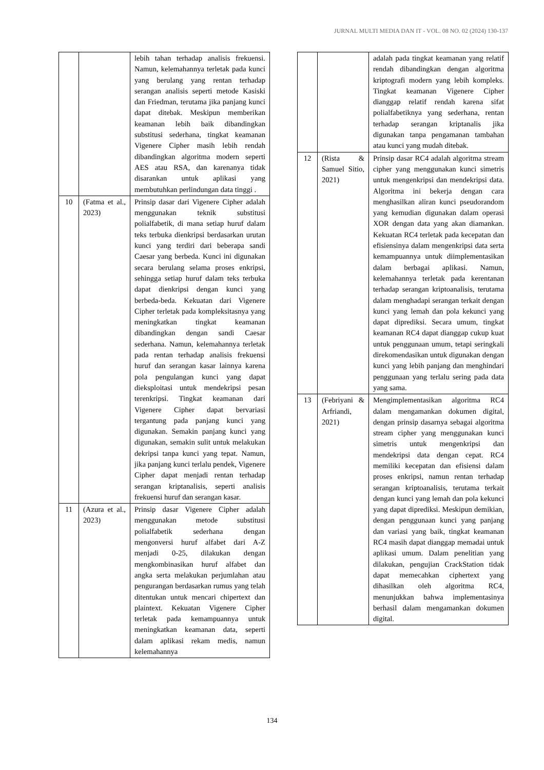JURNAL MULTI MEDIA DAN IT - VOL. 08 NO. 02 (2024) 130-137
| | | lebih tahan terhadap analisis frekuensi. Namun, kelemahannya terletak pada kunci yang berulang yang rentan terhadap serangan analisis seperti metode Kasiski dan Friedman, terutama jika panjang kunci dapat ditebak. Meskipun memberikan keamanan lebih baik dibandingkan substitusi sederhana, tingkat keamanan Vigenere Cipher masih lebih rendah dibandingkan algoritma modern seperti AES atau RSA, dan karenanya tidak disarankan untuk aplikasi yang membutuhkan perlindungan data tinggi . |
| 10 | (Fatma et al., 2023) | Prinsip dasar dari Vigenere Cipher adalah menggunakan teknik substitusi polialfabetik, di mana setiap huruf dalam teks terbuka dienkripsi berdasarkan urutan kunci yang terdiri dari beberapa sandi Caesar yang berbeda. Kunci ini digunakan secara berulang selama proses enkripsi, sehingga setiap huruf dalam teks terbuka dapat dienkripsi dengan kunci yang berbeda-beda. Kekuatan dari Vigenere Cipher terletak pada kompleksitasnya yang meningkatkan tingkat keamanan dibandingkan dengan sandi Caesar sederhana. Namun, kelemahannya terletak pada rentan terhadap analisis frekuensi huruf dan serangan kasar lainnya karena pola pengulangan kunci yang dapat dieksploitasi untuk mendekripsi pesan terenkripsi. Tingkat keamanan dari Vigenere Cipher dapat bervariasi tergantung pada panjang kunci yang digunakan. Semakin panjang kunci yang digunakan, semakin sulit untuk melakukan dekripsi tanpa kunci yang tepat. Namun, jika panjang kunci terlalu pendek, Vigenere Cipher dapat menjadi rentan terhadap serangan kriptanalisis, seperti analisis frekuensi huruf dan serangan kasar. |
| 11 | (Azura et al., 2023) | Prinsip dasar Vigenere Cipher adalah menggunakan metode substitusi polialfabetik sederhana dengan mengonversi huruf alfabet dari A-Z menjadi 0-25, dilakukan dengan mengkombinasikan huruf alfabet dan angka serta melakukan perjumlahan atau pengurangan berdasarkan rumus yang telah ditentukan untuk mencari chipertext dan plaintext. Kekuatan Vigenere Cipher terletak pada kemampuannya untuk meningkatkan keamanan data, seperti dalam aplikasi rekam medis, namun kelemahannya |
| | | adalah pada tingkat keamanan yang relatif rendah dibandingkan dengan algoritma kriptografi modern yang lebih kompleks. Tingkat keamanan Vigenere Cipher dianggap relatif rendah karena sifat polialfabetiknya yang sederhana, rentan terhadap serangan kriptanalis jika digunakan tanpa pengamanan tambahan atau kunci yang mudah ditebak. |
| 12 | (Rista & Samuel Sitio, 2021) | Prinsip dasar RC4 adalah algoritma stream cipher yang menggunakan kunci simetris untuk mengenkripsi dan mendekripsi data. Algoritma ini bekerja dengan cara menghasilkan aliran kunci pseudorandom yang kemudian digunakan dalam operasi XOR dengan data yang akan diamankan. Kekuatan RC4 terletak pada kecepatan dan efisiensinya dalam mengenkripsi data serta kemampuannya untuk diimplementasikan dalam berbagai aplikasi. Namun, kelemahannya terletak pada kerentanan terhadap serangan kriptoanalisis, terutama dalam menghadapi serangan terkait dengan kunci yang lemah dan pola kekunci yang dapat diprediksi. Secara umum, tingkat keamanan RC4 dapat dianggap cukup kuat untuk penggunaan umum, tetapi seringkali direkomendasikan untuk digunakan dengan kunci yang lebih panjang dan menghindari penggunaan yang terlalu sering pada data yang sama. |
| 13 | (Febriyani & Arfriandi, 2021) | Mengimplementasikan algoritma RC4 dalam mengamankan dokumen digital, dengan prinsip dasarnya sebagai algoritma stream cipher yang menggunakan kunci simetris untuk mengenkripsi dan mendekripsi data dengan cepat. RC4 memiliki kecepatan dan efisiensi dalam proses enkripsi, namun rentan terhadap serangan kriptoanalisis, terutama terkait dengan kunci yang lemah dan pola kekunci yang dapat diprediksi. Meskipun demikian, dengan penggunaan kunci yang panjang dan variasi yang baik, tingkat keamanan RC4 masih dapat dianggap memadai untuk aplikasi umum. Dalam penelitian yang dilakukan, pengujian CrackStation tidak dapat memecahkan ciphertext yang dihasilkan oleh algoritma RC4, menunjukkan bahwa implementasinya berhasil dalam mengamankan dokumen digital. |
134